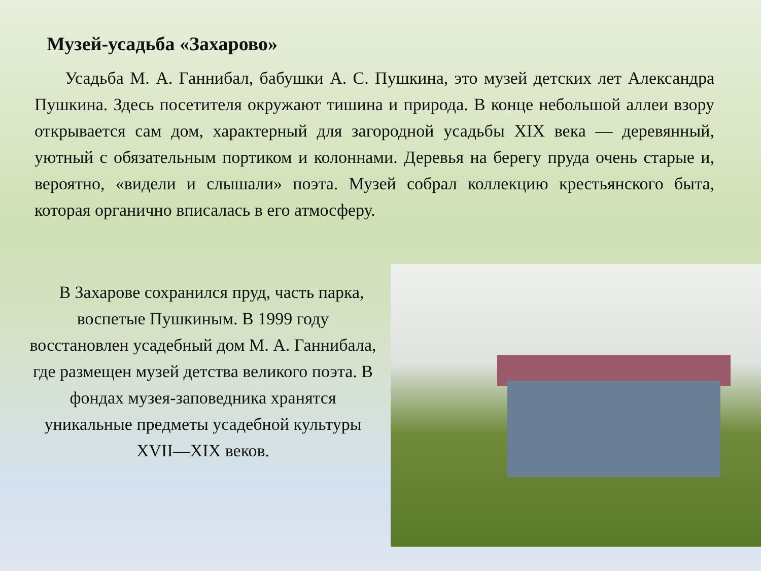Музей-усадьба «Захарово»
Усадьба М. А. Ганнибал, бабушки А. С. Пушкина, это музей детских лет Александра Пушкина. Здесь посетителя окружают тишина и природа. В конце небольшой аллеи взору открывается сам дом, характерный для загородной усадьбы XIX века — деревянный, уютный с обязательным портиком и колоннами. Деревья на берегу пруда очень старые и, вероятно, «видели и слышали» поэта. Музей собрал коллекцию крестьянского быта, которая органично вписалась в его атмосферу.
В Захарове сохранился пруд, часть парка, воспетые Пушкиным. В 1999 году восстановлен усадебный дом М. А. Ганнибала, где размещен музей детства великого поэта. В фондах музея-заповедника хранятся уникальные предметы усадебной культуры XVII—XIX веков.